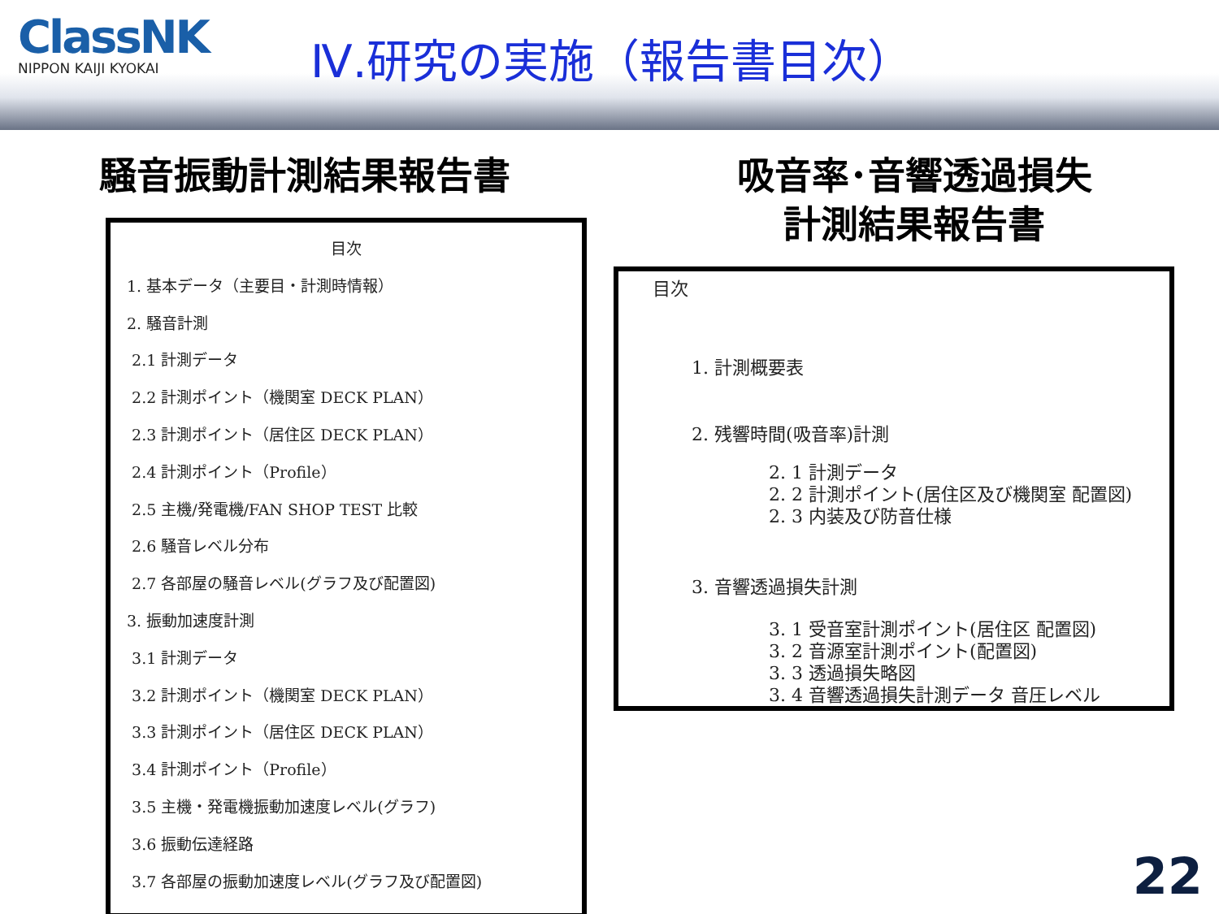ClassNK
NIPPON KAIJI KYOKAI
Ⅳ.研究の実施（報告書目次）
騒音振動計測結果報告書
目次
1. 基本データ（主要目・計測時情報）
2. 騒音計測
2.1 計測データ
2.2 計測ポイント（機関室 DECK PLAN）
2.3 計測ポイント（居住区 DECK PLAN）
2.4 計測ポイント（Profile）
2.5 主機/発電機/FAN SHOP TEST 比較
2.6 騒音レベル分布
2.7 各部屋の騒音レベル(グラフ及び配置図)
3. 振動加速度計測
3.1 計測データ
3.2 計測ポイント（機関室 DECK PLAN）
3.3 計測ポイント（居住区 DECK PLAN）
3.4 計測ポイント（Profile）
3.5 主機・発電機振動加速度レベル(グラフ)
3.6 振動伝達経路
3.7 各部屋の振動加速度レベル(グラフ及び配置図)
吸音率･音響透過損失
計測結果報告書
目次
1. 計測概要表
2. 残響時間(吸音率)計測
2. 1 計測データ
2. 2 計測ポイント(居住区及び機関室 配置図)
2. 3 内装及び防音仕様
3. 音響透過損失計測
3. 1 受音室計測ポイント(居住区 配置図)
3. 2 音源室計測ポイント(配置図)
3. 3 透過損失略図
3. 4 音響透過損失計測データ 音圧レベル
22